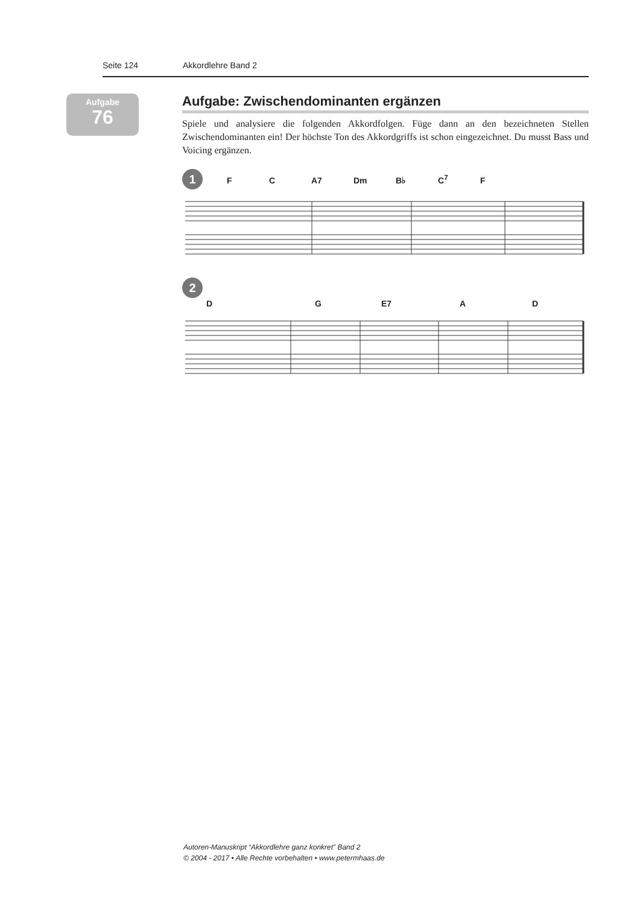Seite 124 Akkordlehre Band 2
Aufgabe
76
Aufgabe: Zwischendominanten ergänzen
Spiele und analysiere die folgenden Akkordfolgen. Füge dann an den bezeichneten Stellen Zwischendominanten ein! Der höchste Ton des Akkordgriffs ist schon eingezeichnet. Du musst Bass und Voicing ergänzen.
1 FC A7 Dm B♭ C<sup>7</sup> F
2 D G E7 A D
Autoren-Manuskript “Akkordlehre ganz konkret” Band 2
© 2004 - 2017 • Alle Rechte vorbehalten • www.petermhaas.de